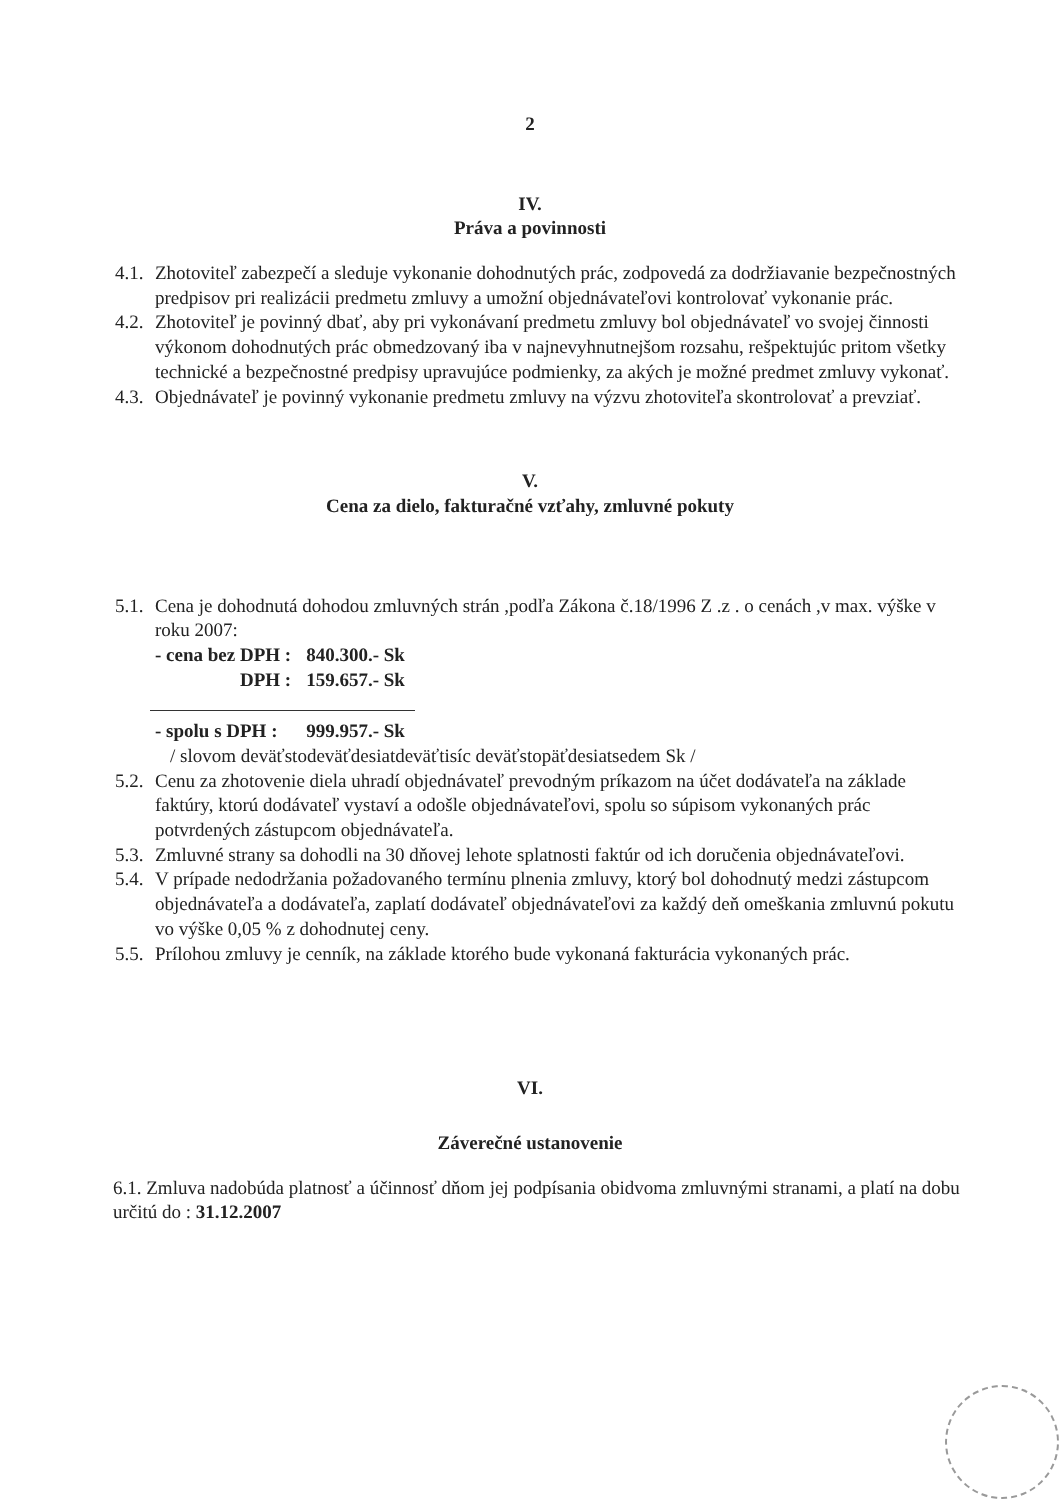2
IV.
Práva a povinnosti
4.1. Zhotoviteľ zabezpečí a sleduje vykonanie dohodnutých prác, zodpovedá za dodržiavanie bezpečnostných predpisov pri realizácii predmetu zmluvy a umožní objednávateľovi kontrolovať vykonanie prác.
4.2. Zhotoviteľ je povinný dbať, aby pri vykonávaní predmetu zmluvy bol objednávateľ vo svojej činnosti výkonom dohodnutých prác obmedzovaný iba v najnevyhnutnejšom rozsahu, rešpektujúc pritom všetky technické a bezpečnostné predpisy upravujúce podmienky, za akých je možné predmet zmluvy vykonať.
4.3. Objednávateľ je povinný vykonanie predmetu zmluvy na výzvu zhotoviteľa skontrolovať a prevziať.
V.
Cena za dielo, fakturačné vzťahy, zmluvné pokuty
5.1. Cena je dohodnutá dohodou zmluvných strán ,podľa Zákona č.18/1996 Z .z . o cenách ,v max. výške v roku 2007:
| - cena bez DPH : | 840.300.- Sk |
| DPH : | 159.657.- Sk |
| - spolu s DPH : | 999.957.- Sk |
/ slovom deväťstodeväťdesiatdeväťtisíc deväťstopäťdesiatsedem Sk /
5.2. Cenu za zhotovenie diela uhradí objednávateľ prevodným príkazom na účet dodávateľa na základe faktúry, ktorú dodávateľ vystaví a odošle objednávateľovi, spolu so súpisom vykonaných prác potvrdených zástupcom objednávateľa.
5.3. Zmluvné strany sa dohodli na 30 dňovej lehote splatnosti faktúr od ich doručenia objednávateľovi.
5.4. V prípade nedodržania požadovaného termínu plnenia zmluvy, ktorý bol dohodnutý medzi zástupcom objednávateľa a dodávateľa, zaplatí dodávateľ objednávateľovi za každý deň omeškania zmluvnú pokutu vo výške 0,05 % z dohodnutej ceny.
5.5. Prílohou zmluvy je cenník, na základe ktorého bude vykonaná fakturácia vykonaných prác.
VI.
Záverečné ustanovenie
6.1. Zmluva nadobúda platnosť a účinnosť dňom jej podpísania obidvoma zmluvnými stranami, a platí na dobu určitú do : 31.12.2007